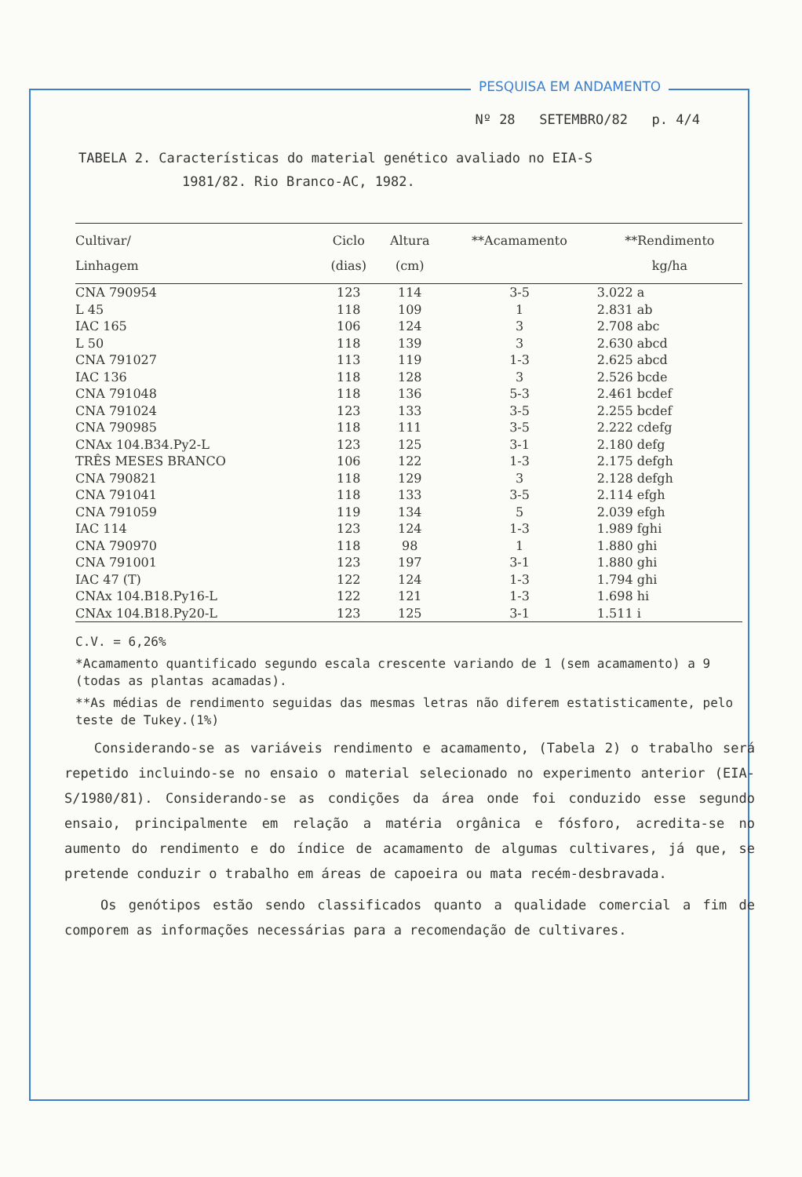PESQUISA EM ANDAMENTO
Nº 28 SETEMBRO/82 p. 4/4
TABELA 2. Características do material genético avaliado no EIA-S
1981/82. Rio Branco-AC, 1982.
| Cultivar/ Linhagem | Ciclo (dias) | Altura (cm) | **Acamamento | **Rendimento kg/ha |
| --- | --- | --- | --- | --- |
| CNA 790954 | 123 | 114 | 3-5 | 3.022 a |
| L 45 | 118 | 109 | 1 | 2.831 ab |
| IAC 165 | 106 | 124 | 3 | 2.708 abc |
| L 50 | 118 | 139 | 3 | 2.630 abcd |
| CNA 791027 | 113 | 119 | 1-3 | 2.625 abcd |
| IAC 136 | 118 | 128 | 3 | 2.526 bcde |
| CNA 791048 | 118 | 136 | 5-3 | 2.461 bcdef |
| CNA 791024 | 123 | 133 | 3-5 | 2.255 bcdef |
| CNA 790985 | 118 | 111 | 3-5 | 2.222 cdefg |
| CNAx 104.B34.Py2-L | 123 | 125 | 3-1 | 2.180 defg |
| TRÊS MESES BRANCO | 106 | 122 | 1-3 | 2.175 defgh |
| CNA 790821 | 118 | 129 | 3 | 2.128 defgh |
| CNA 791041 | 118 | 133 | 3-5 | 2.114 efgh |
| CNA 791059 | 119 | 134 | 5 | 2.039 efgh |
| IAC 114 | 123 | 124 | 1-3 | 1.989 fghi |
| CNA 790970 | 118 | 98 | 1 | 1.880 ghi |
| CNA 791001 | 123 | 197 | 3-1 | 1.880 ghi |
| IAC 47 (T) | 122 | 124 | 1-3 | 1.794 ghi |
| CNAx 104.B18.Py16-L | 122 | 121 | 1-3 | 1.698 hi |
| CNAx 104.B18.Py20-L | 123 | 125 | 3-1 | 1.511 i |
C.V. = 6,26%
*Acamamento quantificado segundo escala crescente variando de 1 (sem acamamento) a 9 (todas as plantas acamadas).
**As médias de rendimento seguidas das mesmas letras não diferem estatisticamente, pelo teste de Tukey.(1%)
Considerando-se as variáveis rendimento e acamamento, (Tabela 2) o trabalho será repetido incluindo-se no ensaio o material selecionado no experimento anterior (EIA-S/1980/81). Considerando-se as condições da área onde foi conduzido esse segundo ensaio, principalmente em relação a matéria orgânica e fósforo, acredita-se no aumento do rendimento e do índice de acamamento de algumas cultivares, já que, se pretende conduzir o trabalho em áreas de capoeira ou mata recém-desbravada.
Os genótipos estão sendo classificados quanto a qualidade comercial a fim de comporem as informações necessárias para a recomendação de cultivares.